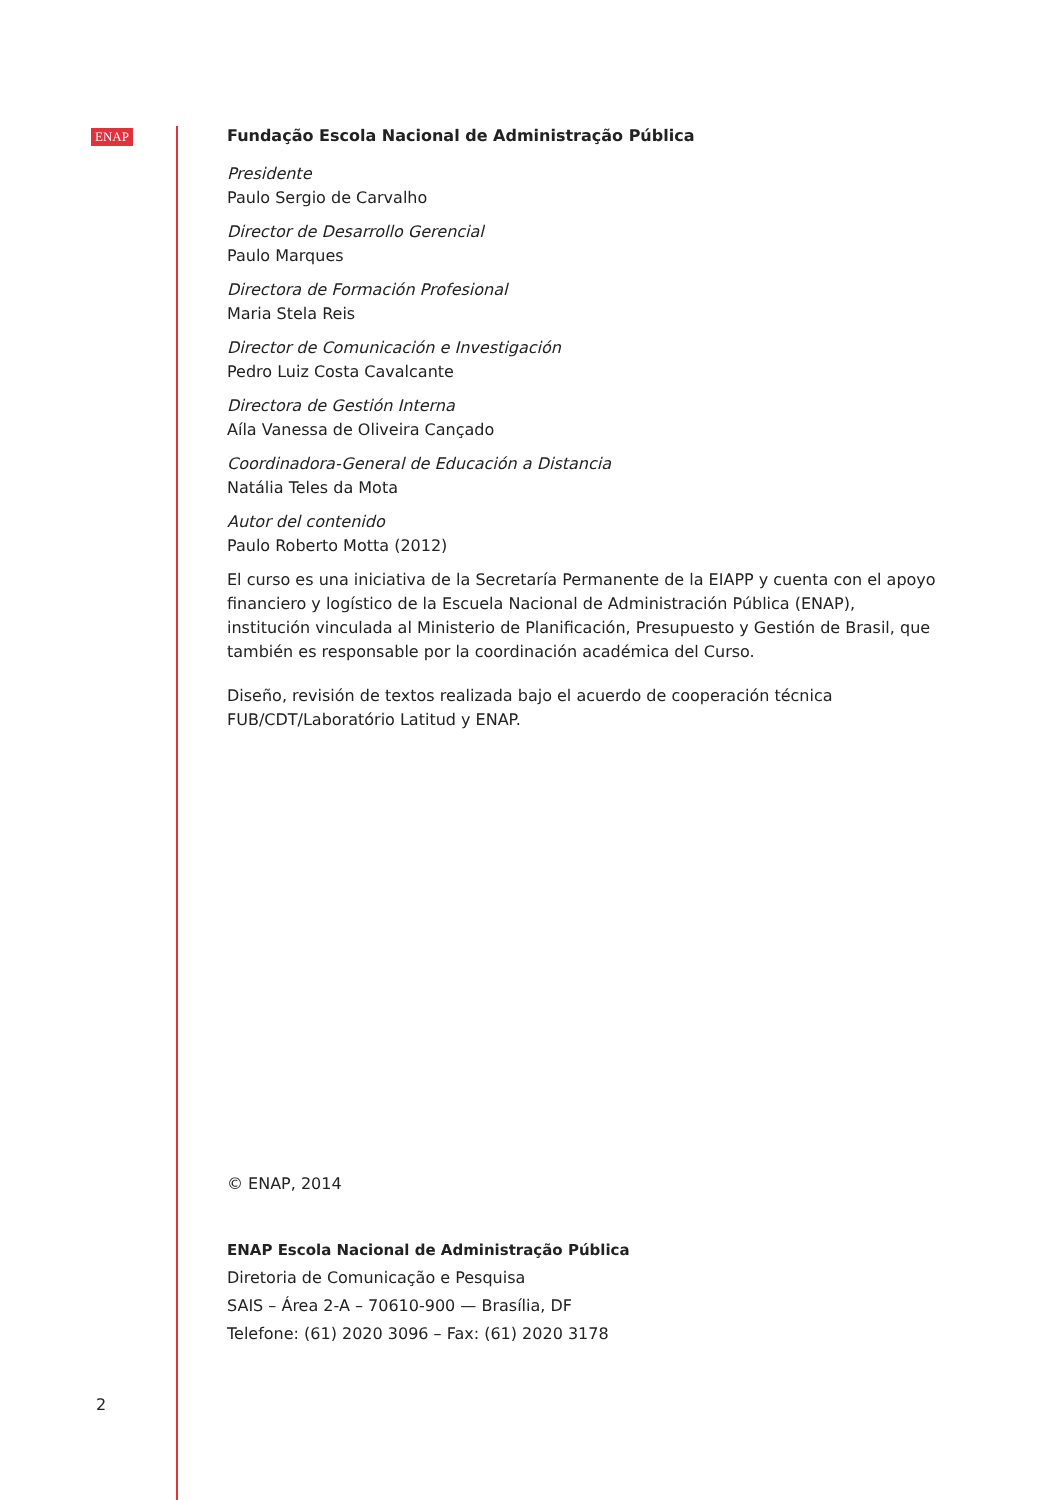ENAP
Fundação Escola Nacional de Administração Pública
Presidente
Paulo Sergio de Carvalho
Director de Desarrollo Gerencial
Paulo Marques
Directora de Formación Profesional
Maria Stela Reis
Director de Comunicación e Investigación
Pedro Luiz Costa Cavalcante
Directora de Gestión Interna
Aíla Vanessa de Oliveira Cançado
Coordinadora-General de Educación a Distancia
Natália Teles da Mota
Autor del contenido
Paulo Roberto Motta (2012)
El curso es una iniciativa de la Secretaría Permanente de la EIAPP y cuenta con el apoyo financiero y logístico de la Escuela Nacional de Administración Pública (ENAP), institución vinculada al Ministerio de Planificación, Presupuesto y Gestión de Brasil, que también es responsable por la coordinación académica del Curso.
Diseño, revisión de textos realizada bajo el acuerdo de cooperación técnica FUB/CDT/Laboratório Latitud y ENAP.
© ENAP, 2014
ENAP Escola Nacional de Administração Pública
Diretoria de Comunicação e Pesquisa
SAIS – Área 2-A – 70610-900 — Brasília, DF
Telefone: (61) 2020 3096 – Fax: (61) 2020 3178
2